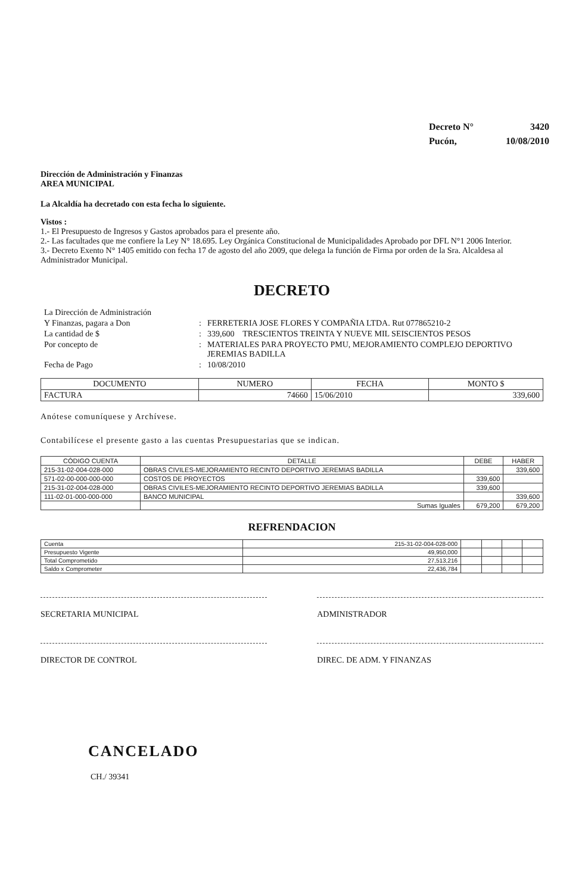| Decreto N° | 3420 |
| Pucón, | 10/08/2010 |
Dirección de Administración y Finanzas
AREA MUNICIPAL
La Alcaldía ha decretado con esta fecha lo siguiente.
Vistos :
1.- El Presupuesto de Ingresos y Gastos aprobados para el presente año.
2.- Las facultades que me confiere la Ley N° 18.695. Ley Orgánica Constitucional de Municipalidades Aprobado por DFL N°1 2006 Interior.
3.- Decreto Exento N° 1405 emitido con fecha 17 de agosto del año 2009, que delega la función de Firma por orden de la Sra. Alcaldesa al Administrador Municipal.
DECRETO
| La Dirección de Administración | | |
| Y Finanzas, pagara a Don | : | FERRETERIA JOSE FLORES Y COMPAÑIA LTDA. Rut 077865210-2 |
| La cantidad de $ | : | 339,600 TRESCIENTOS TREINTA Y NUEVE MIL SEISCIENTOS PESOS |
| Por concepto de | : | MATERIALES PARA PROYECTO PMU, MEJORAMIENTO COMPLEJO DEPORTIVO JEREMIAS BADILLA |
| Fecha de Pago | : | 10/08/2010 |
| DOCUMENTO | NUMERO | FECHA | MONTO $ |
| --- | --- | --- | --- |
| FACTURA | 74660 | 15/06/2010 | 339,600 |
Anótese comuníquese y Archívese.
Contabilícese el presente gasto a las cuentas Presupuestarias que se indican.
| CÓDIGO CUENTA | DETALLE | DEBE | HABER |
| --- | --- | --- | --- |
| 215-31-02-004-028-000 | OBRAS CIVILES-MEJORAMIENTO RECINTO DEPORTIVO JEREMIAS BADILLA | | 339,600 |
| 571-02-00-000-000-000 | COSTOS DE PROYECTOS | 339,600 | |
| 215-31-02-004-028-000 | OBRAS CIVILES-MEJORAMIENTO RECINTO DEPORTIVO JEREMIAS BADILLA | 339,600 | |
| 111-02-01-000-000-000 | BANCO MUNICIPAL | | 339,600 |
| | Sumas Iguales | 679,200 | 679,200 |
REFRENDACION
| Cuenta | 215-31-02-004-028-000 | | | | |
| Presupuesto Vigente | 49,950,000 | | | | |
| Total Comprometido | 27,513,216 | | | | |
| Saldo x Comprometer | 22,436,784 | | | | |
SECRETARIA MUNICIPAL ADMINISTRADOR
DIRECTOR DE CONTROL DIREC. DE ADM. Y FINANZAS
CANCELADO
CH./ 39341